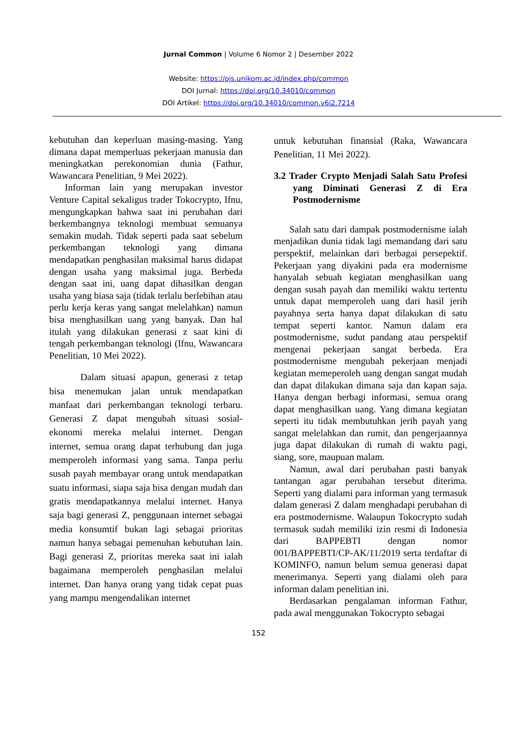Jurnal Common | Volume 6 Nomor 2 | Desember 2022
Website: https://ojs.unikom.ac.id/index.php/common
DOI Jurnal: https://doi.org/10.34010/common
DOI Artikel: https://doi.org/10.34010/common.v6i2.7214
kebutuhan dan keperluan masing-masing. Yang dimana dapat memperluas pekerjaan manusia dan meningkatkan perekonomian dunia (Fathur, Wawancara Penelitian, 9 Mei 2022).
Informan lain yang merupakan investor Venture Capital sekaligus trader Tokocrypto, Ifnu, mengungkapkan bahwa saat ini perubahan dari berkembangnya teknologi membuat semuanya semakin mudah. Tidak seperti pada saat sebelum perkembangan teknologi yang dimana mendapatkan penghasilan maksimal harus didapat dengan usaha yang maksimal juga. Berbeda dengan saat ini, uang dapat dihasilkan dengan usaha yang biasa saja (tidak terlalu berlebihan atau perlu kerja keras yang sangat melelahkan) namun bisa menghasilkan uang yang banyak. Dan hal itulah yang dilakukan generasi z saat kini di tengah perkembangan teknologi (Ifnu, Wawancara Penelitian, 10 Mei 2022).
Dalam situasi apapun, generasi z tetap bisa menemukan jalan untuk mendapatkan manfaat dari perkembangan teknologi terbaru. Generasi Z dapat mengubah situasi sosial-ekonomi mereka melalui internet. Dengan internet, semua orang dapat terhubung dan juga memperoleh informasi yang sama. Tanpa perlu susah payah membayar orang untuk mendapatkan suatu informasi, siapa saja bisa dengan mudah dan gratis mendapatkannya melalui internet. Hanya saja bagi generasi Z, penggunaan internet sebagai media konsumtif bukan lagi sebagai prioritas namun hanya sebagai pemenuhan kebutuhan lain. Bagi generasi Z, prioritas mereka saat ini ialah bagaimana memperoleh penghasilan melalui internet. Dan hanya orang yang tidak cepat puas yang mampu mengendalikan internet
untuk kebutuhan finansial (Raka, Wawancara Penelitian, 11 Mei 2022).
3.2 Trader Crypto Menjadi Salah Satu Profesi yang Diminati Generasi Z di Era Postmodernisme
Salah satu dari dampak postmodernisme ialah menjadikan dunia tidak lagi memandang dari satu perspektif, melainkan dari berbagai persepektif. Pekerjaan yang diyakini pada era modernisme hanyalah sebuah kegiatan menghasilkan uang dengan susah payah dan memiliki waktu tertentu untuk dapat memperoleh uang dari hasil jerih payahnya serta hanya dapat dilakukan di satu tempat seperti kantor. Namun dalam era postmodernisme, sudut pandang atau perspektif mengenai pekerjaan sangat berbeda. Era postmodernisme mengubah pekerjaan menjadi kegiatan memeperoleh uang dengan sangat mudah dan dapat dilakukan dimana saja dan kapan saja. Hanya dengan berbagi informasi, semua orang dapat menghasilkan uang. Yang dimana kegiatan seperti itu tidak membutuhkan jerih payah yang sangat melelahkan dan rumit, dan pengerjaannya juga dapat dilakukan di rumah di waktu pagi, siang, sore, maupuan malam.
Namun, awal dari perubahan pasti banyak tantangan agar perubahan tersebut diterima. Seperti yang dialami para informan yang termasuk dalam generasi Z dalam menghadapi perubahan di era postmodernisme. Walaupun Tokocrypto sudah termasuk sudah memiliki izin resmi di Indonesia dari BAPPEBTI dengan nomor 001/BAPPEBTI/CP-AK/11/2019 serta terdaftar di KOMINFO, namun belum semua generasi dapat menerimanya. Seperti yang dialami oleh para informan dalam penelitian ini.
Berdasarkan pengalaman informan Fathur, pada awal menggunakan Tokocrypto sebagai
152